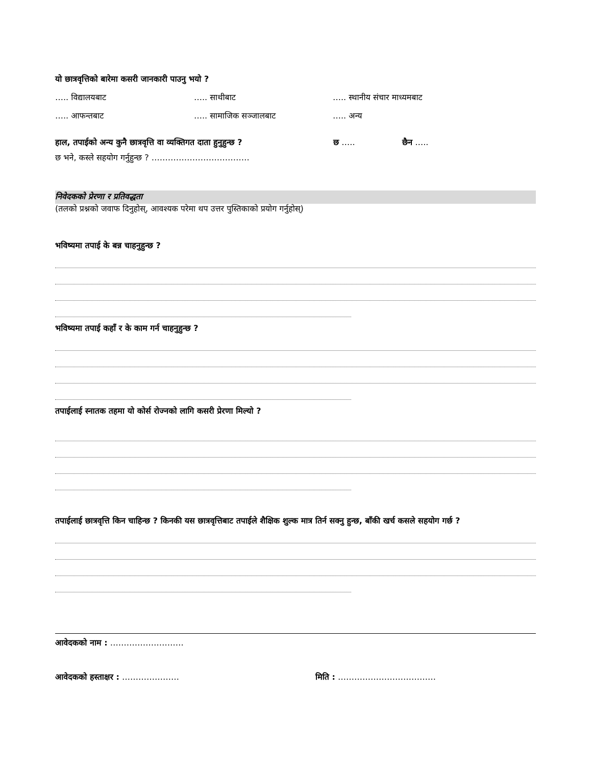यो छात्रवृत्तिको बारेमा कसरी जानकारी पाउनु भयो ?
….. विद्यालयबाट ….. साथीबाट ….. स्थानीय संचार माध्यमबाट
….. आफन्तबाट ….. सामाजिक सञ्जालबाट ….. अन्य
हाल, तपाईको अन्य कुनै छात्रवृत्ति वा व्यक्तिगत दाता हुनुहुन्छ ? छ ….. छैन …..
छ भने, कस्ले सहयोग गर्नुहुन्छ ? ………………………………
निवेदकको प्रेरणा र प्रतिवद्धता
(तलको प्रश्नको जवाफ दिनुहोस्, आवश्यक परेमा थप उत्तर पुस्तिकाको प्रयोग गर्नुहोस्)
भविष्यमा तपाई के बन्न चाहनुहुन्छ ?
भविष्यमा तपाई कहाँ र के काम गर्न चाहनुहुन्छ ?
तपाईलाई स्नातक तहमा यो कोर्स रोज्नको लागि कसरी प्रेरणा मिल्यो ?
तपाईलाई छात्रवृत्ति किन चाहिन्छ ? किनकी यस छात्रवृत्तिबाट तपाईले शैक्षिक शुल्क मात्र तिर्न सक्नु हुन्छ, बाँकी खर्च कसले सहयोग गर्छ ?
आवेदकको नाम : ………………………
आवेदकको हस्ताक्षर : ………………… मिति : ………………………………